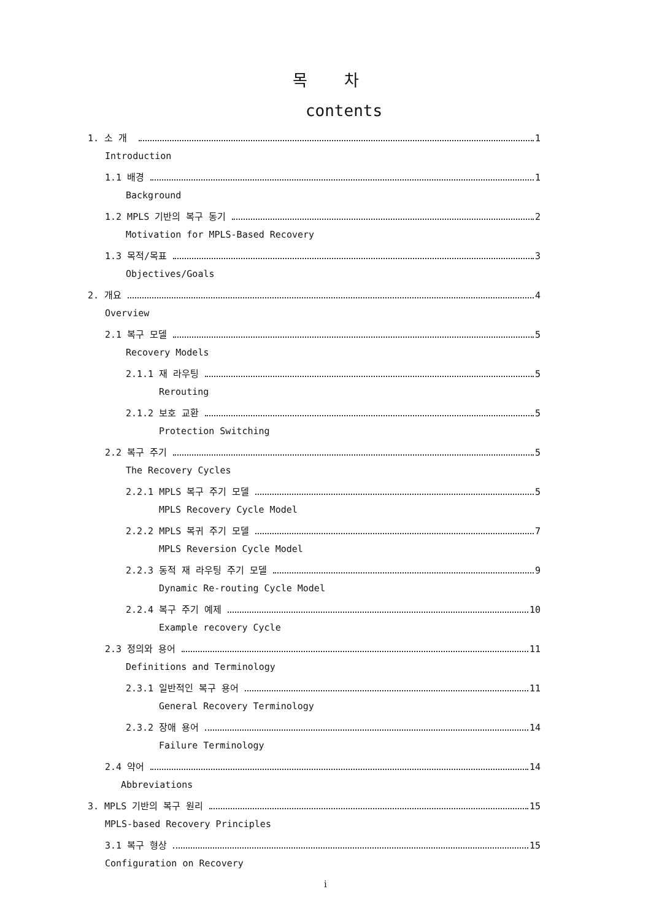목차
contents
1. 소 개 1
Introduction
1.1 배경 1
Background
1.2 MPLS 기반의 복구 동기 2
Motivation for MPLS-Based Recovery
1.3 목적/목표 3
Objectives/Goals
2. 개요 4
Overview
2.1 복구 모델 5
Recovery Models
2.1.1 재 라우팅 5
Rerouting
2.1.2 보호 교환 5
Protection Switching
2.2 복구 주기 5
The Recovery Cycles
2.2.1 MPLS 복구 주기 모델 5
MPLS Recovery Cycle Model
2.2.2 MPLS 복귀 주기 모델 7
MPLS Reversion Cycle Model
2.2.3 동적 재 라우팅 주기 모델 9
Dynamic Re-routing Cycle Model
2.2.4 복구 주기 예제 10
Example recovery Cycle
2.3 정의와 용어 11
Definitions and Terminology
2.3.1 일반적인 복구 용어 11
General Recovery Terminology
2.3.2 장애 용어 14
Failure Terminology
2.4 약어 14
Abbreviations
3. MPLS 기반의 복구 원리 15
MPLS-based Recovery Principles
3.1 복구 형상 15
Configuration on Recovery
i